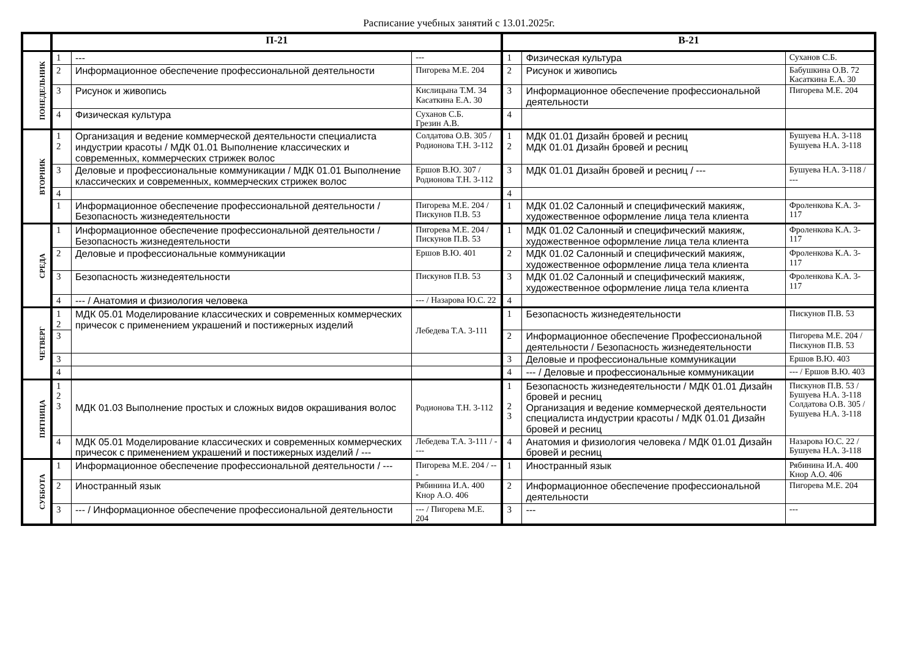Расписание учебных занятий с 13.01.2025г.
| | П-21 | | | В-21 | | |
| --- | --- | --- | --- | --- | --- | --- |
| ПОНЕДЕЛЬНИК | 1 | --- | --- | 1 | Физическая культура | Суханов С.Б. |
| | 2 | Информационное обеспечение профессиональной деятельности | Пигорева М.Е. 204 | 2 | Рисунок и живопись | Бабушкина О.В. 72 Касаткина Е.А. 30 |
| | 3 | Рисунок и живопись | Кислицына Т.М. 34 Касаткина Е.А. 30 | 3 | Информационное обеспечение профессиональной деятельности | Пигорева М.Е. 204 |
| | 4 | Физическая культура | Суханов С.Б. Грезин А.В. | 4 | | |
| ВТОРНИК | 1 2 | Организация и ведение коммерческой деятельности специалиста индустрии красоты / МДК 01.01 Выполнение классических и современных, коммерческих стрижек волос | Солдатова О.В. 305 / Родионова Т.Н. 3-112 | 1 2 | МДК 01.01 Дизайн бровей и ресниц МДК 01.01 Дизайн бровей и ресниц | Бушуева Н.А. 3-118 Бушуева Н.А. 3-118 |
| | 3 | Деловые и профессиональные коммуникации / МДК 01.01 Выполнение классических и современных, коммерческих стрижек волос | Ершов В.Ю. 307 / Родионова Т.Н. 3-112 | 3 | МДК 01.01 Дизайн бровей и ресниц / --- | Бушуева Н.А. 3-118 / --- |
| | 4 | | | 4 | | |
| | 1 | Информационное обеспечение профессиональной деятельности / Безопасность жизнедеятельности | Пигорева М.Е. 204 / Пискунов П.В. 53 | 1 | МДК 01.02 Салонный и специфический макияж, художественное оформление лица тела клиента | Фроленкова К.А. 3-117 |
| СРЕДА | 1 | Информационное обеспечение профессиональной деятельности / Безопасность жизнедеятельности | Пигорева М.Е. 204 / Пискунов П.В. 53 | 1 | МДК 01.02 Салонный и специфический макияж, художественное оформление лица тела клиента | Фроленкова К.А. 3-117 |
| | 2 | Деловые и профессиональные коммуникации | Ершов В.Ю. 401 | 2 | МДК 01.02 Салонный и специфический макияж, художественное оформление лица тела клиента | Фроленкова К.А. 3-117 |
| | 3 | Безопасность жизнедеятельности | Пискунов П.В. 53 | 3 | МДК 01.02 Салонный и специфический макияж, художественное оформление лица тела клиента | Фроленкова К.А. 3-117 |
| | 4 | --- / Анатомия и физиология человека | --- / Назарова Ю.С. 22 | 4 | | |
| ЧЕТВЕРГ | 1 2 | МДК 05.01 Моделирование классических и современных коммерческих причесок с применением украшений и постижерных изделий | Лебедева Т.А. 3-111 | 1 | Безопасность жизнедеятельности | Пискунов П.В. 53 |
| | 3 | | | 2 | Информационное обеспечение Профессиональной деятельности / Безопасность жизнедеятельности | Пигорева М.Е. 204 / Пискунов П.В. 53 |
| | 3 | | | 3 | Деловые и профессиональные коммуникации | Ершов В.Ю. 403 |
| | 4 | | | 4 | --- / Деловые и профессиональные коммуникации | --- / Ершов В.Ю. 403 |
| ПЯТНИЦА | 1 2 3 | МДК 01.03 Выполнение простых и сложных видов окрашивания волос | Родионова Т.Н. 3-112 | 1 2 3 | Безопасность жизнедеятельности / МДК 01.01 Дизайн бровей и ресниц Организация и ведение коммерческой деятельности специалиста индустрии красоты / МДК 01.01 Дизайн бровей и ресниц | Пискунов П.В. 53 / Бушуева Н.А. 3-118 Солдатова О.В. 305 / Бушуева Н.А. 3-118 |
| | 4 | МДК 05.01 Моделирование классических и современных коммерческих причесок с применением украшений и постижерных изделий / --- | Лебедева Т.А. 3-111 / ---- | 4 | Анатомия и физиология человека / МДК 01.01 Дизайн бровей и ресниц | Назарова Ю.С. 22 / Бушуева Н.А. 3-118 |
| СУББОТА | 1 | Информационное обеспечение профессиональной деятельности / --- | Пигорева М.Е. 204 / --- | 1 | Иностранный язык | Рябинина И.А. 400 Кнор А.О. 406 |
| | 2 | Иностранный язык | Рябинина И.А. 400 Кнор А.О. 406 | 2 | Информационное обеспечение профессиональной деятельности | Пигорева М.Е. 204 |
| | 3 | --- / Информационное обеспечение профессиональной деятельности | --- / Пигорева М.Е. 204 | 3 | --- | --- |